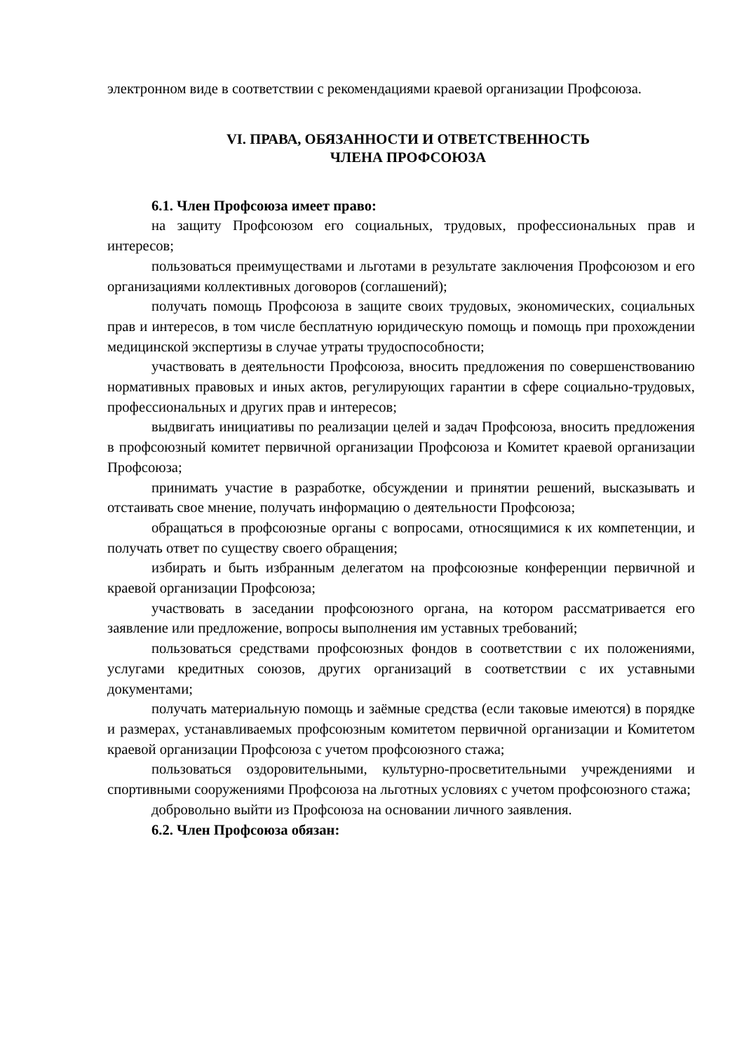электронном виде в соответствии с рекомендациями краевой организации Профсоюза.
VI. ПРАВА, ОБЯЗАННОСТИ И ОТВЕТСТВЕННОСТЬ
ЧЛЕНА ПРОФСОЮЗА
6.1. Член Профсоюза имеет право:
на защиту Профсоюзом его социальных, трудовых, профессиональных прав и интересов;
пользоваться преимуществами и льготами в результате заключения Профсоюзом и его организациями коллективных договоров (соглашений);
получать помощь Профсоюза в защите своих трудовых, экономических, социальных прав и интересов, в том числе бесплатную юридическую помощь и помощь при прохождении медицинской экспертизы в случае утраты трудоспособности;
участвовать в деятельности Профсоюза, вносить предложения по совершенствованию нормативных правовых и иных актов, регулирующих гарантии в сфере социально-трудовых, профессиональных и других прав и интересов;
выдвигать инициативы по реализации целей и задач Профсоюза, вносить предложения в профсоюзный комитет первичной организации Профсоюза и Комитет краевой организации Профсоюза;
принимать участие в разработке, обсуждении и принятии решений, высказывать и отстаивать свое мнение, получать информацию о деятельности Профсоюза;
обращаться в профсоюзные органы с вопросами, относящимися к их компетенции, и получать ответ по существу своего обращения;
избирать и быть избранным делегатом на профсоюзные конференции первичной и краевой организации Профсоюза;
участвовать в заседании профсоюзного органа, на котором рассматривается его заявление или предложение, вопросы выполнения им уставных требований;
пользоваться средствами профсоюзных фондов в соответствии с их положениями, услугами кредитных союзов, других организаций в соответствии с их уставными документами;
получать материальную помощь и заёмные средства (если таковые имеются) в порядке и размерах, устанавливаемых профсоюзным комитетом первичной организации и Комитетом краевой организации Профсоюза с учетом профсоюзного стажа;
пользоваться оздоровительными, культурно-просветительными учреждениями и спортивными сооружениями Профсоюза на льготных условиях с учетом профсоюзного стажа;
добровольно выйти из Профсоюза на основании личного заявления.
6.2. Член Профсоюза обязан: